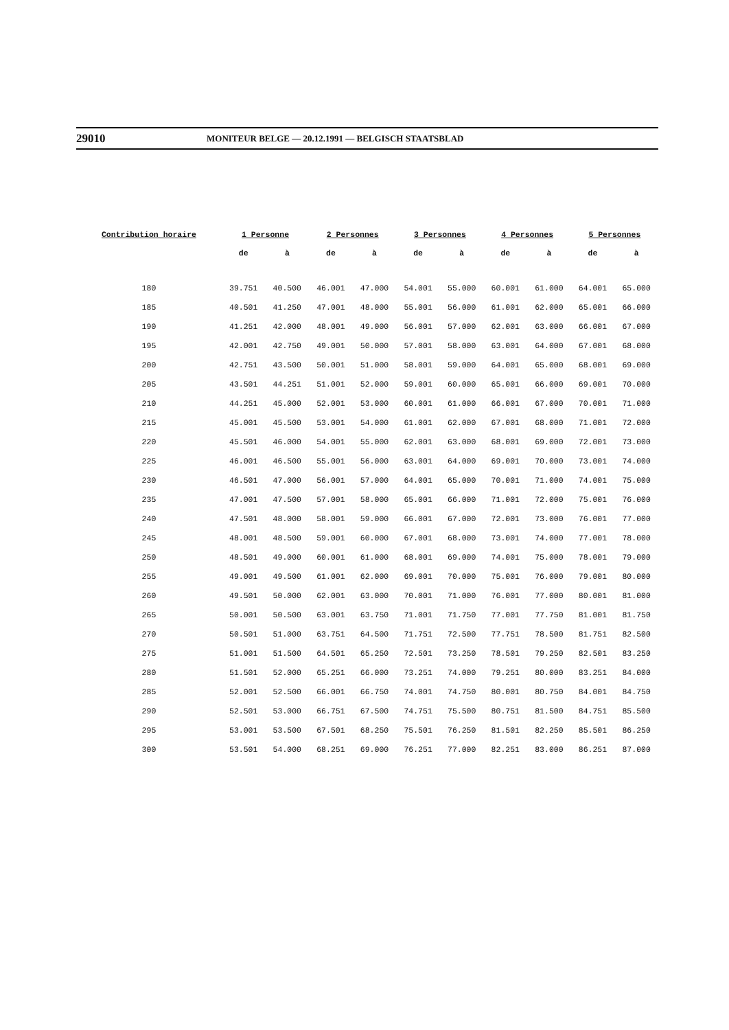29010 MONITEUR BELGE — 20.12.1991 — BELGISCH STAATSBLAD
| Contribution horaire | 1 Personne | | 2 Personnes | | 3 Personnes | | 4 Personnes | | 5 Personnes | |
| --- | --- | --- | --- | --- | --- | --- | --- | --- | --- | --- |
| | de | à | de | à | de | à | de | à | de | à |
| 180 | 39.751 | 40.500 | 46.001 | 47.000 | 54.001 | 55.000 | 60.001 | 61.000 | 64.001 | 65.000 |
| 185 | 40.501 | 41.250 | 47.001 | 48.000 | 55.001 | 56.000 | 61.001 | 62.000 | 65.001 | 66.000 |
| 190 | 41.251 | 42.000 | 48.001 | 49.000 | 56.001 | 57.000 | 62.001 | 63.000 | 66.001 | 67.000 |
| 195 | 42.001 | 42.750 | 49.001 | 50.000 | 57.001 | 58.000 | 63.001 | 64.000 | 67.001 | 68.000 |
| 200 | 42.751 | 43.500 | 50.001 | 51.000 | 58.001 | 59.000 | 64.001 | 65.000 | 68.001 | 69.000 |
| 205 | 43.501 | 44.251 | 51.001 | 52.000 | 59.001 | 60.000 | 65.001 | 66.000 | 69.001 | 70.000 |
| 210 | 44.251 | 45.000 | 52.001 | 53.000 | 60.001 | 61.000 | 66.001 | 67.000 | 70.001 | 71.000 |
| 215 | 45.001 | 45.500 | 53.001 | 54.000 | 61.001 | 62.000 | 67.001 | 68.000 | 71.001 | 72.000 |
| 220 | 45.501 | 46.000 | 54.001 | 55.000 | 62.001 | 63.000 | 68.001 | 69.000 | 72.001 | 73.000 |
| 225 | 46.001 | 46.500 | 55.001 | 56.000 | 63.001 | 64.000 | 69.001 | 70.000 | 73.001 | 74.000 |
| 230 | 46.501 | 47.000 | 56.001 | 57.000 | 64.001 | 65.000 | 70.001 | 71.000 | 74.001 | 75.000 |
| 235 | 47.001 | 47.500 | 57.001 | 58.000 | 65.001 | 66.000 | 71.001 | 72.000 | 75.001 | 76.000 |
| 240 | 47.501 | 48.000 | 58.001 | 59.000 | 66.001 | 67.000 | 72.001 | 73.000 | 76.001 | 77.000 |
| 245 | 48.001 | 48.500 | 59.001 | 60.000 | 67.001 | 68.000 | 73.001 | 74.000 | 77.001 | 78.000 |
| 250 | 48.501 | 49.000 | 60.001 | 61.000 | 68.001 | 69.000 | 74.001 | 75.000 | 78.001 | 79.000 |
| 255 | 49.001 | 49.500 | 61.001 | 62.000 | 69.001 | 70.000 | 75.001 | 76.000 | 79.001 | 80.000 |
| 260 | 49.501 | 50.000 | 62.001 | 63.000 | 70.001 | 71.000 | 76.001 | 77.000 | 80.001 | 81.000 |
| 265 | 50.001 | 50.500 | 63.001 | 63.750 | 71.001 | 71.750 | 77.001 | 77.750 | 81.001 | 81.750 |
| 270 | 50.501 | 51.000 | 63.751 | 64.500 | 71.751 | 72.500 | 77.751 | 78.500 | 81.751 | 82.500 |
| 275 | 51.001 | 51.500 | 64.501 | 65.250 | 72.501 | 73.250 | 78.501 | 79.250 | 82.501 | 83.250 |
| 280 | 51.501 | 52.000 | 65.251 | 66.000 | 73.251 | 74.000 | 79.251 | 80.000 | 83.251 | 84.000 |
| 285 | 52.001 | 52.500 | 66.001 | 66.750 | 74.001 | 74.750 | 80.001 | 80.750 | 84.001 | 84.750 |
| 290 | 52.501 | 53.000 | 66.751 | 67.500 | 74.751 | 75.500 | 80.751 | 81.500 | 84.751 | 85.500 |
| 295 | 53.001 | 53.500 | 67.501 | 68.250 | 75.501 | 76.250 | 81.501 | 82.250 | 85.501 | 86.250 |
| 300 | 53.501 | 54.000 | 68.251 | 69.000 | 76.251 | 77.000 | 82.251 | 83.000 | 86.251 | 87.000 |